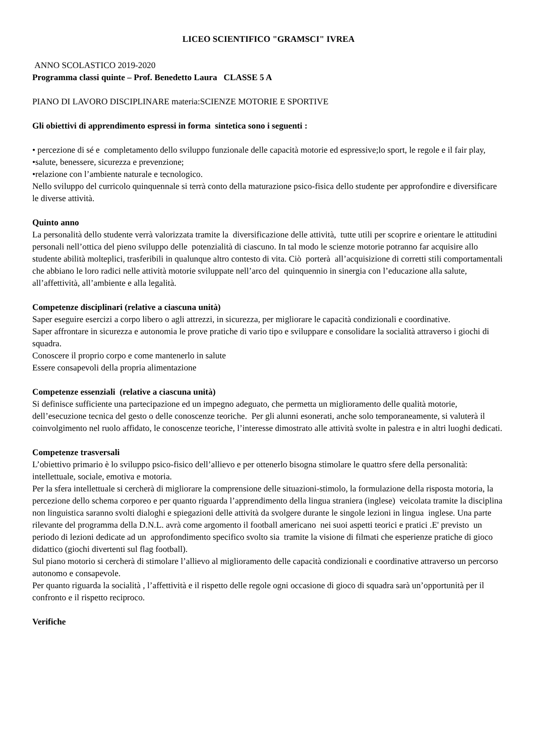LICEO SCIENTIFICO "GRAMSCI" IVREA
ANNO SCOLASTICO 2019-2020
Programma classi quinte – Prof. Benedetto Laura CLASSE 5 A
PIANO DI LAVORO DISCIPLINARE materia:SCIENZE MOTORIE E SPORTIVE
Gli obiettivi di apprendimento espressi in forma sintetica sono i seguenti :
• percezione di sé e completamento dello sviluppo funzionale delle capacità motorie ed espressive;lo sport, le regole e il fair play,
•salute, benessere, sicurezza e prevenzione;
•relazione con l’ambiente naturale e tecnologico.
Nello sviluppo del curricolo quinquennale si terrà conto della maturazione psico-fisica dello studente per approfondire e diversificare le diverse attività.
Quinto anno
La personalità dello studente verrà valorizzata tramite la diversificazione delle attività, tutte utili per scoprire e orientare le attitudini personali nell’ottica del pieno sviluppo delle potenzialità di ciascuno. In tal modo le scienze motorie potranno far acquisire allo studente abilità molteplici, trasferibili in qualunque altro contesto di vita. Ciò porterà all’acquisizione di corretti stili comportamentali che abbiano le loro radici nelle attività motorie sviluppate nell’arco del quinquennio in sinergia con l’educazione alla salute, all’affettività, all’ambiente e alla legalità.
Competenze disciplinari (relative a ciascuna unità)
Saper eseguire esercizi a corpo libero o agli attrezzi, in sicurezza, per migliorare le capacità condizionali e coordinative.
Saper affrontare in sicurezza e autonomia le prove pratiche di vario tipo e sviluppare e consolidare la socialità attraverso i giochi di squadra.
Conoscere il proprio corpo e come mantenerlo in salute
Essere consapevoli della propria alimentazione
Competenze essenziali (relative a ciascuna unità)
Si definisce sufficiente una partecipazione ed un impegno adeguato, che permetta un miglioramento delle qualità motorie, dell’esecuzione tecnica del gesto o delle conoscenze teoriche. Per gli alunni esonerati, anche solo temporaneamente, si valuterà il coinvolgimento nel ruolo affidato, le conoscenze teoriche, l’interesse dimostrato alle attività svolte in palestra e in altri luoghi dedicati.
Competenze trasversali
L’obiettivo primario è lo sviluppo psico-fisico dell’allievo e per ottenerlo bisogna stimolare le quattro sfere della personalità: intellettuale, sociale, emotiva e motoria.
Per la sfera intellettuale si cercherà di migliorare la comprensione delle situazioni-stimolo, la formulazione della risposta motoria, la percezione dello schema corporeo e per quanto riguarda l’apprendimento della lingua straniera (inglese) veicolata tramite la disciplina non linguistica saranno svolti dialoghi e spiegazioni delle attività da svolgere durante le singole lezioni in lingua inglese. Una parte rilevante del programma della D.N.L. avrà come argomento il football americano nei suoi aspetti teorici e pratici .E' previsto un periodo di lezioni dedicate ad un approfondimento specifico svolto sia tramite la visione di filmati che esperienze pratiche di gioco didattico (giochi divertenti sul flag football).
Sul piano motorio si cercherà di stimolare l’allievo al miglioramento delle capacità condizionali e coordinative attraverso un percorso autonomo e consapevole.
Per quanto riguarda la socialità , l’affettività e il rispetto delle regole ogni occasione di gioco di squadra sarà un’opportunità per il confronto e il rispetto reciproco.
Verifiche